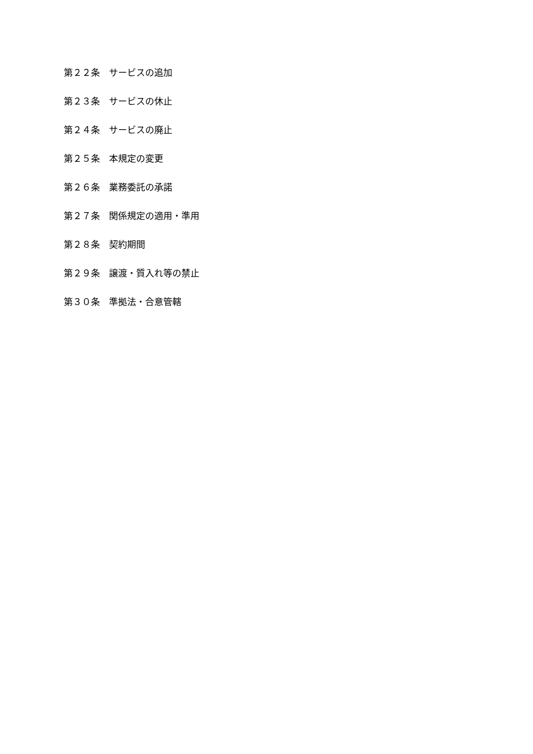第２２条　サービスの追加
第２３条　サービスの休止
第２４条　サービスの廃止
第２５条　本規定の変更
第２６条　業務委託の承諾
第２７条　関係規定の適用・準用
第２８条　契約期間
第２９条　譲渡・質入れ等の禁止
第３０条　準拠法・合意管轄